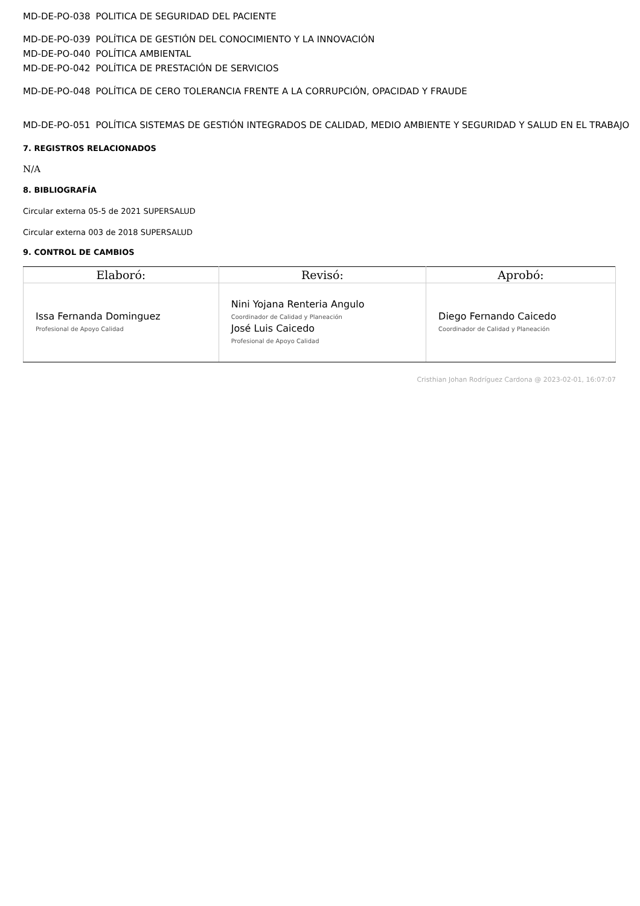MD-DE-PO-038 POLITICA DE SEGURIDAD DEL PACIENTE
MD-DE-PO-039 POLÍTICA DE GESTIÓN DEL CONOCIMIENTO Y LA INNOVACIÓN
MD-DE-PO-040 POLÍTICA AMBIENTAL
MD-DE-PO-042 POLÍTICA DE PRESTACIÓN DE SERVICIOS
MD-DE-PO-048 POLÍTICA DE CERO TOLERANCIA FRENTE A LA CORRUPCIÓN, OPACIDAD Y FRAUDE
MD-DE-PO-051 POLÍTICA SISTEMAS DE GESTIÓN INTEGRADOS DE CALIDAD, MEDIO AMBIENTE Y SEGURIDAD Y SALUD EN EL TRABAJO
7. REGISTROS RELACIONADOS
N/A
8. BIBLIOGRAFÍA
Circular externa 05-5 de 2021 SUPERSALUD
Circular externa 003 de 2018 SUPERSALUD
9. CONTROL DE CAMBIOS
| Elaboró: | Revisó: | Aprobó: |
| --- | --- | --- |
| Issa Fernanda Dominguez Profesional de Apoyo Calidad | Nini Yojana Renteria Angulo Coordinador de Calidad y Planeación José Luis Caicedo Profesional de Apoyo Calidad | Diego Fernando Caicedo Coordinador de Calidad y Planeación |
Cristhian Johan Rodríguez Cardona @ 2023-02-01, 16:07:07